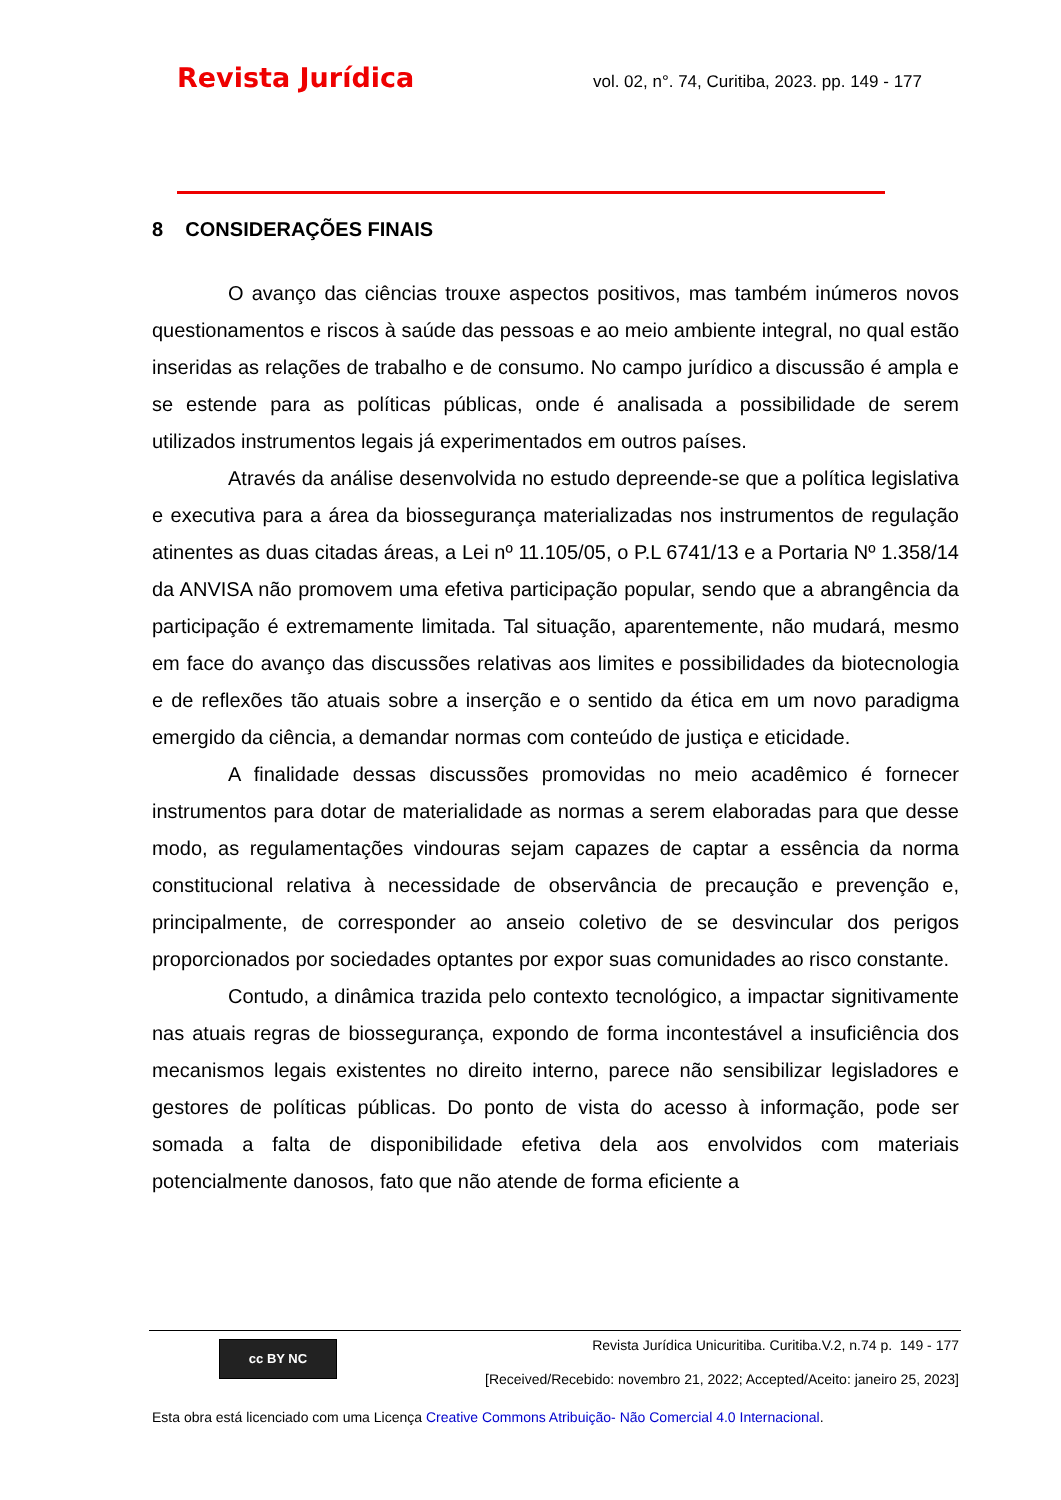Revista Jurídica vol. 02, n°. 74, Curitiba, 2023. pp. 149 - 177
8 CONSIDERAÇÕES FINAIS
O avanço das ciências trouxe aspectos positivos, mas também inúmeros novos questionamentos e riscos à saúde das pessoas e ao meio ambiente integral, no qual estão inseridas as relações de trabalho e de consumo. No campo jurídico a discussão é ampla e se estende para as políticas públicas, onde é analisada a possibilidade de serem utilizados instrumentos legais já experimentados em outros países.
Através da análise desenvolvida no estudo depreende-se que a política legislativa e executiva para a área da biossegurança materializadas nos instrumentos de regulação atinentes as duas citadas áreas, a Lei nº 11.105/05, o P.L 6741/13 e a Portaria Nº 1.358/14 da ANVISA não promovem uma efetiva participação popular, sendo que a abrangência da participação é extremamente limitada. Tal situação, aparentemente, não mudará, mesmo em face do avanço das discussões relativas aos limites e possibilidades da biotecnologia e de reflexões tão atuais sobre a inserção e o sentido da ética em um novo paradigma emergido da ciência, a demandar normas com conteúdo de justiça e eticidade.
A finalidade dessas discussões promovidas no meio acadêmico é fornecer instrumentos para dotar de materialidade as normas a serem elaboradas para que desse modo, as regulamentações vindouras sejam capazes de captar a essência da norma constitucional relativa à necessidade de observância de precaução e prevenção e, principalmente, de corresponder ao anseio coletivo de se desvincular dos perigos proporcionados por sociedades optantes por expor suas comunidades ao risco constante.
Contudo, a dinâmica trazida pelo contexto tecnológico, a impactar signitivamente nas atuais regras de biossegurança, expondo de forma incontestável a insuficiência dos mecanismos legais existentes no direito interno, parece não sensibilizar legisladores e gestores de políticas públicas. Do ponto de vista do acesso à informação, pode ser somada a falta de disponibilidade efetiva dela aos envolvidos com materiais potencialmente danosos, fato que não atende de forma eficiente a
cc BY NC
Revista Jurídica Unicuritiba. Curitiba.V.2, n.74 p. 149 - 177
[Received/Recebido: novembro 21, 2022; Accepted/Aceito: janeiro 25, 2023]
Esta obra está licenciado com uma Licença Creative Commons Atribuição- Não Comercial 4.0 Internacional.